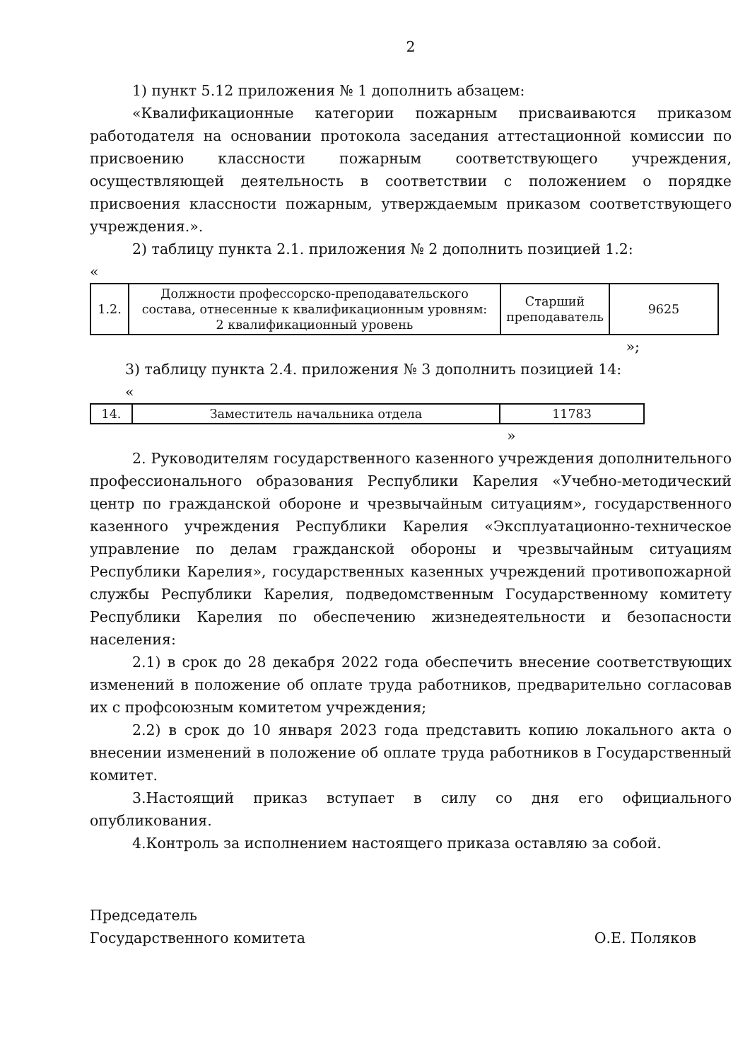2
1) пункт 5.12 приложения № 1 дополнить абзацем:
«Квалификационные категории пожарным присваиваются приказом работодателя на основании протокола заседания аттестационной комиссии по присвоению классности пожарным соответствующего учреждения, осуществляющей деятельность в соответствии с положением о порядке присвоения классности пожарным, утверждаемым приказом соответствующего учреждения.».
2) таблицу пункта 2.1. приложения № 2 дополнить позицией 1.2:
«
| 1.2. | Должности профессорско-преподавательского состава, отнесенные к квалификационным уровням: 2 квалификационный уровень | Старший преподаватель | 9625 |
»;
3) таблицу пункта 2.4. приложения № 3 дополнить позицией 14:
«
| 14. | Заместитель начальника отдела | 11783 |
»
2. Руководителям государственного казенного учреждения дополнительного профессионального образования Республики Карелия «Учебно-методический центр по гражданской обороне и чрезвычайным ситуациям», государственного казенного учреждения Республики Карелия «Эксплуатационно-техническое управление по делам гражданской обороны и чрезвычайным ситуациям Республики Карелия», государственных казенных учреждений противопожарной службы Республики Карелия, подведомственным Государственному комитету Республики Карелия по обеспечению жизнедеятельности и безопасности населения:
2.1) в срок до 28 декабря 2022 года обеспечить внесение соответствующих изменений в положение об оплате труда работников, предварительно согласовав их с профсоюзным комитетом учреждения;
2.2) в срок до 10 января 2023 года представить копию локального акта о внесении изменений в положение об оплате труда работников в Государственный комитет.
3.Настоящий приказ вступает в силу со дня его официального опубликования.
4.Контроль за исполнением настоящего приказа оставляю за собой.
Председатель
Государственного комитета
О.Е. Поляков